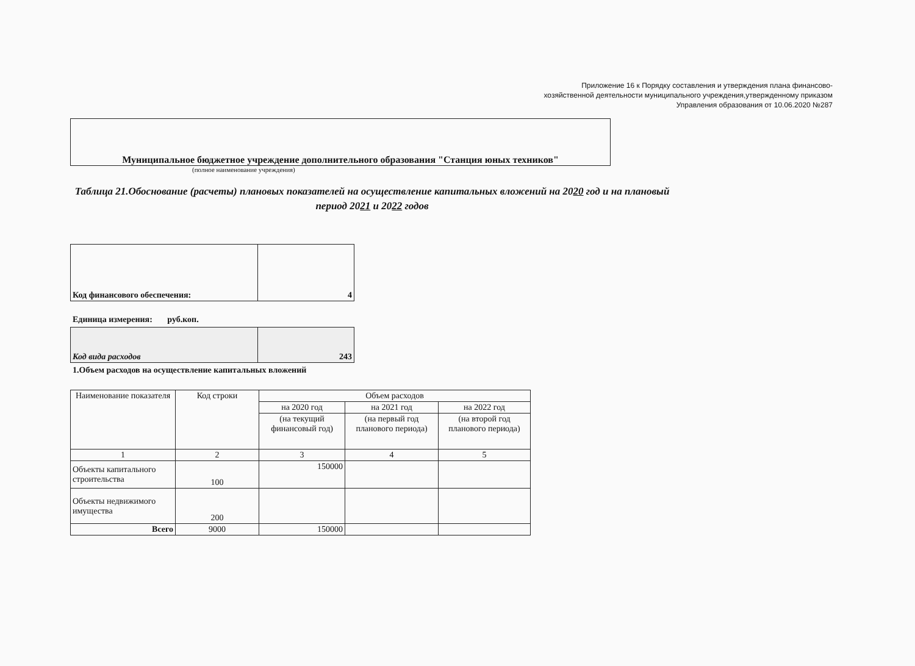Приложение 16 к Порядку составления и утверждения плана финансово-хозяйственной деятельности муниципального учреждения,утвержденному приказом Управления образования от 10.06.2020 №287
Муниципальное бюджетное учреждение дополнительного образования "Станция юных техников"
(полное наименование учреждения)
Таблица 21.Обоснование (расчеты) плановых показателей на осуществление капитальных вложений на 2020 год и на плановый период 2021 и 2022 годов
| Код финансового обеспечения: | 4 |
Единица измерения: руб.коп.
| Код вида расходов | 243 |
1.Объем расходов на осуществление капитальных вложений
| Наименование показателя | Код строки | Объем расходов | | |
| --- | --- | --- | --- | --- |
| | | на 2020 год | на 2021 год | на 2022 год |
| | | (на текущий финансовый год) | (на первый год планового периода) | (на второй год планового периода) |
| 1 | 2 | 3 | 4 | 5 |
| Объекты капитального строительства | 100 | 150000 | | |
| Объекты недвижимого имущества | 200 | | | |
| Всего | 9000 | 150000 | | |